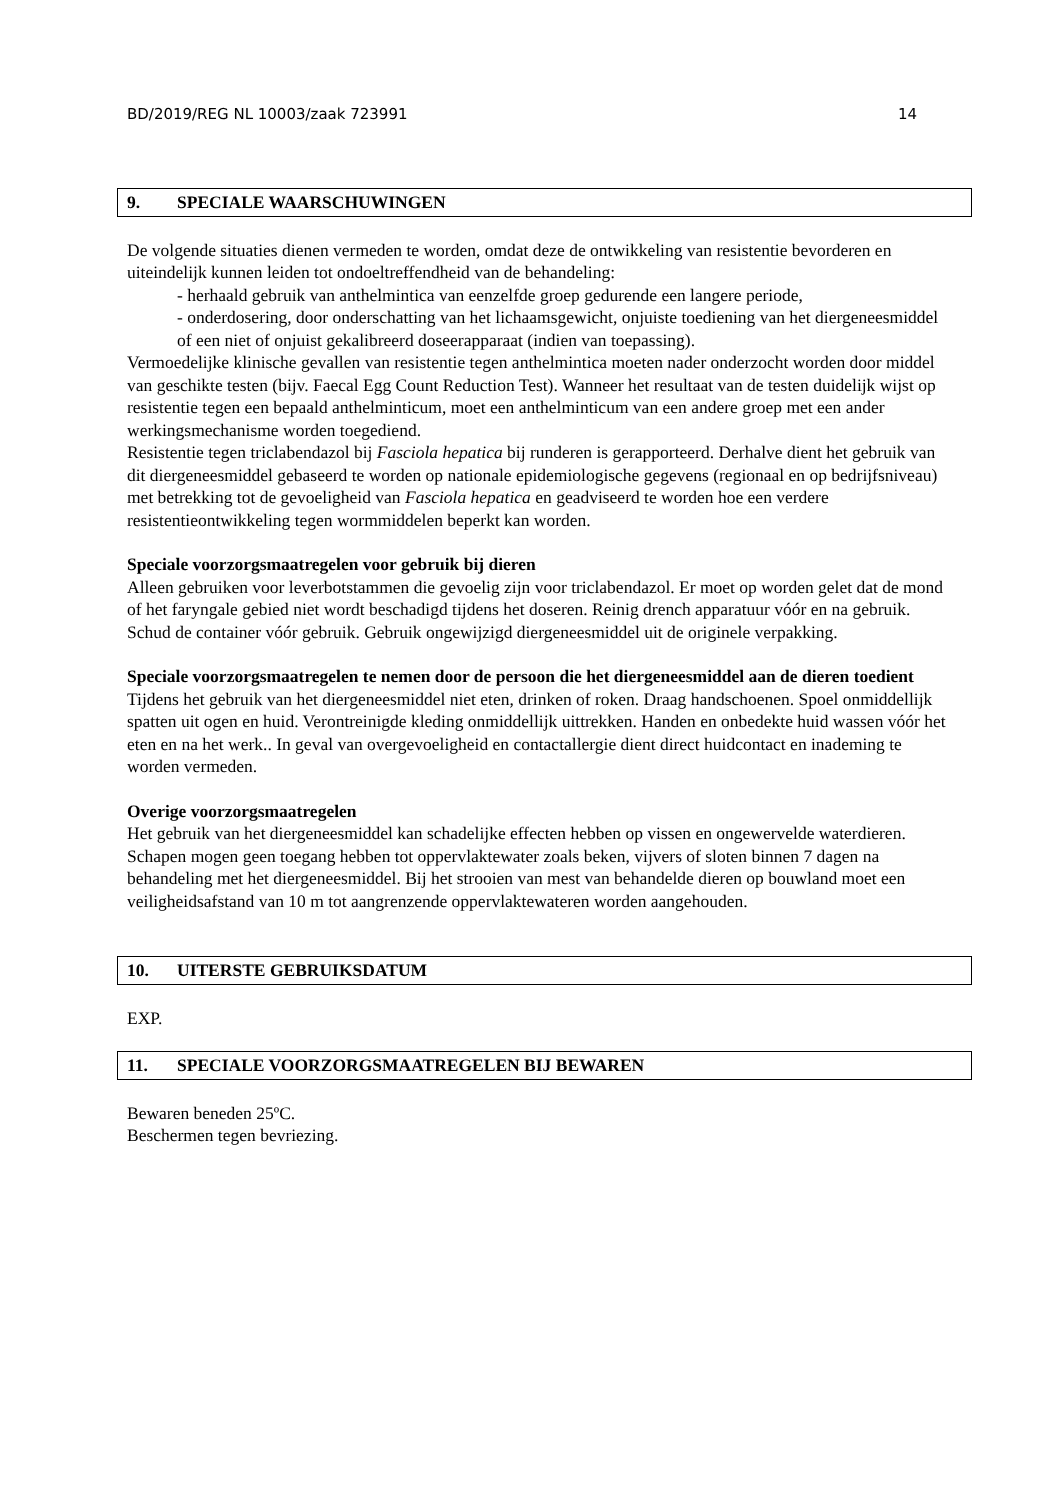BD/2019/REG NL 10003/zaak 723991 14
9. SPECIALE WAARSCHUWINGEN
De volgende situaties dienen vermeden te worden, omdat deze de ontwikkeling van resistentie bevorderen en uiteindelijk kunnen leiden tot ondoeltreffendheid van de behandeling:
- herhaald gebruik van anthelmintica van eenzelfde groep gedurende een langere periode,
- onderdosering, door onderschatting van het lichaamsgewicht, onjuiste toediening van het diergeneesmiddel of een niet of onjuist gekalibreerd doseerapparaat (indien van toepassing).
Vermoedelijke klinische gevallen van resistentie tegen anthelmintica moeten nader onderzocht worden door middel van geschikte testen (bijv. Faecal Egg Count Reduction Test). Wanneer het resultaat van de testen duidelijk wijst op resistentie tegen een bepaald anthelminticum, moet een anthelminticum van een andere groep met een ander werkingsmechanisme worden toegediend.
Resistentie tegen triclabendazol bij Fasciola hepatica bij runderen is gerapporteerd. Derhalve dient het gebruik van dit diergeneesmiddel gebaseerd te worden op nationale epidemiologische gegevens (regionaal en op bedrijfsniveau) met betrekking tot de gevoeligheid van Fasciola hepatica en geadviseerd te worden hoe een verdere resistentieontwikkeling tegen wormmiddelen beperkt kan worden.
Speciale voorzorgsmaatregelen voor gebruik bij dieren
Alleen gebruiken voor leverbotstammen die gevoelig zijn voor triclabendazol. Er moet op worden gelet dat de mond of het faryngale gebied niet wordt beschadigd tijdens het doseren. Reinig drench apparatuur vóór en na gebruik. Schud de container vóór gebruik. Gebruik ongewijzigd diergeneesmiddel uit de originele verpakking.
Speciale voorzorgsmaatregelen te nemen door de persoon die het diergeneesmiddel aan de dieren toedient
Tijdens het gebruik van het diergeneesmiddel niet eten, drinken of roken. Draag handschoenen. Spoel onmiddellijk spatten uit ogen en huid. Verontreinigde kleding onmiddellijk uittrekken. Handen en onbedekte huid wassen vóór het eten en na het werk.. In geval van overgevoeligheid en contactallergie dient direct huidcontact en inademing te worden vermeden.
Overige voorzorgsmaatregelen
Het gebruik van het diergeneesmiddel kan schadelijke effecten hebben op vissen en ongewervelde waterdieren. Schapen mogen geen toegang hebben tot oppervlaktewater zoals beken, vijvers of sloten binnen 7 dagen na behandeling met het diergeneesmiddel. Bij het strooien van mest van behandelde dieren op bouwland moet een veiligheidsafstand van 10 m tot aangrenzende oppervlaktewateren worden aangehouden.
10. UITERSTE GEBRUIKSDATUM
EXP.
11. SPECIALE VOORZORGSMAATREGELEN BIJ BEWAREN
Bewaren beneden 25ºC.
Beschermen tegen bevriezing.